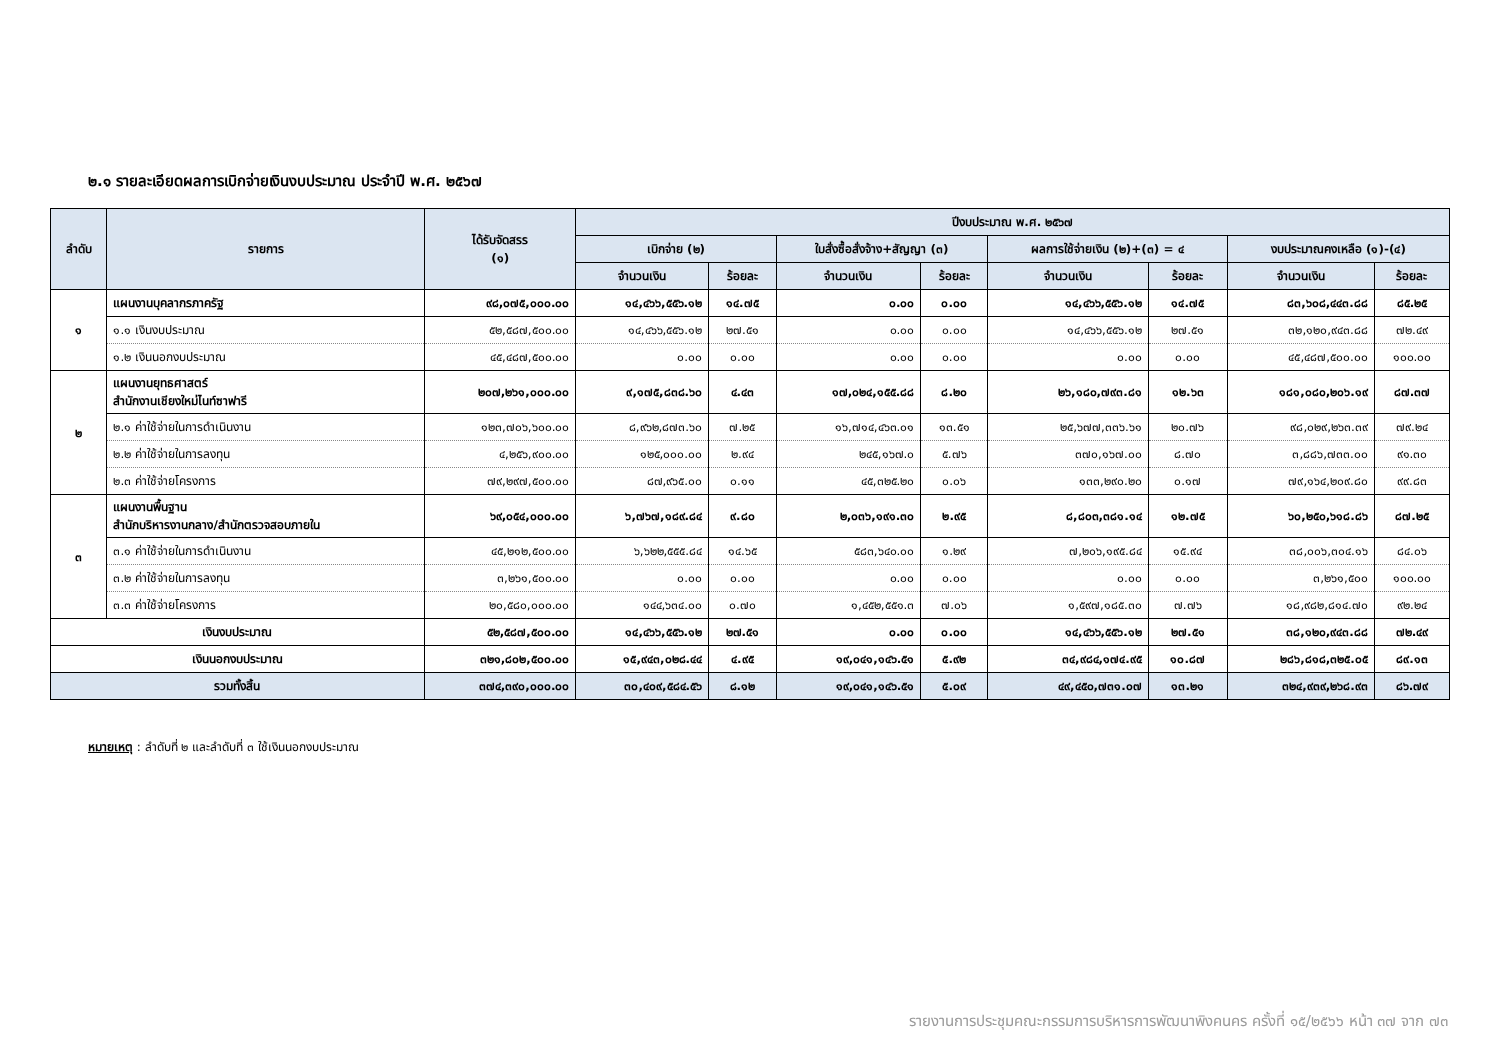๒.๑ รายละเอียดผลการเบิกจ่ายเงินงบประมาณ ประจำปี พ.ศ. ๒๕๖๗
| ลำดับ | รายการ | ได้รับจัดสรร (๑) | ปีงบประมาณ พ.ศ. ๒๕๖๗ | | | | | | | |
| --- | --- | --- | --- | --- | --- | --- | --- | --- | --- | --- |
| | | | เบิกจ่าย (๒) | | ใบสั่งซื้อสั่งจ้าง+สัญญา (๓) | | ผลการใช้จ่ายเงิน (๒)+(๓) = ๔ | | งบประมาณคงเหลือ (๑)-(๔) | |
| | | | จำนวนเงิน | ร้อยละ | จำนวนเงิน | ร้อยละ | จำนวนเงิน | ร้อยละ | จำนวนเงิน | ร้อยละ |
| ๑ | แผนงานบุคลากรภาครัฐ | ๙๘,๐๗๕,๐๐๐.๐๐ | ๑๔,๔๖๖,๕๕๖.๑๒ | ๑๔.๗๕ | ๐.๐๐ | ๐.๐๐ | ๑๔,๔๖๖,๕๕๖.๑๒ | ๑๔.๗๕ | ๘๓,๖๐๘,๔๔๓.๘๘ | ๘๕.๒๕ |
| | ๑.๑ เงินงบประมาณ | ๕๒,๕๘๗,๕๐๐.๐๐ | ๑๔,๔๖๖,๕๕๖.๑๒ | ๒๗.๕๑ | ๐.๐๐ | ๐.๐๐ | ๑๔,๔๖๖,๕๕๖.๑๒ | ๒๗.๕๑ | ๓๒,๑๒๐,๙๔๓.๘๘ | ๗๒.๔๙ |
| | ๑.๒ เงินนอกงบประมาณ | ๔๕,๔๘๗,๕๐๐.๐๐ | ๐.๐๐ | ๐.๐๐ | ๐.๐๐ | ๐.๐๐ | ๐.๐๐ | ๐.๐๐ | ๔๕,๔๘๗,๕๐๐.๐๐ | ๑๐๐.๐๐ |
| ๒ | แผนงานยุทธศาสตร์ สำนักงานเชียงใหม่ไนท์ซาฟารี | ๒๐๗,๒๖๑,๐๐๐.๐๐ | ๙,๑๗๕,๘๓๘.๖๐ | ๔.๔๓ | ๑๗,๐๒๔,๑๕๕.๘๘ | ๘.๒๐ | ๒๖,๑๘๐,๗๙๓.๘๑ | ๑๒.๖๓ | ๑๘๑,๐๘๐,๒๐๖.๑๙ | ๘๗.๓๗ |
| | ๒.๑ ค่าใช้จ่ายในการดำเนินงาน | ๑๒๓,๗๐๖,๖๐๐.๐๐ | ๘,๙๖๒,๘๗๓.๖๐ | ๗.๒๕ | ๑๖,๗๑๔,๔๖๓.๐๑ | ๑๓.๕๑ | ๒๕,๖๗๗,๓๓๖.๖๑ | ๒๐.๗๖ | ๙๘,๐๒๙,๒๖๓.๓๙ | ๗๙.๒๔ |
| | ๒.๒ ค่าใช้จ่ายในการลงทุน | ๔,๒๕๖,๙๐๐.๐๐ | ๑๒๕,๐๐๐.๐๐ | ๒.๙๔ | ๒๔๕,๑๖๗.๐ | ๕.๗๖ | ๓๗๐,๑๖๗.๐๐ | ๘.๗๐ | ๓,๘๘๖,๗๓๓.๐๐ | ๙๑.๓๐ |
| | ๒.๓ ค่าใช้จ่ายโครงการ | ๗๙,๒๙๗,๕๐๐.๐๐ | ๘๗,๙๖๕.๐๐ | ๐.๑๑ | ๔๕,๓๒๕.๒๐ | ๐.๐๖ | ๑๓๓,๒๙๐.๒๐ | ๐.๑๗ | ๗๙,๑๖๔,๒๐๙.๘๐ | ๙๙.๘๓ |
| ๓ | แผนงานพื้นฐาน สำนักบริหารงานกลาง/สำนักตรวจสอบภายใน | ๖๙,๐๕๔,๐๐๐.๐๐ | ๖,๗๖๗,๑๘๙.๘๔ | ๙.๘๐ | ๒,๐๓๖,๑๙๑.๓๐ | ๒.๙๕ | ๘,๘๐๓,๓๘๑.๑๔ | ๑๒.๗๕ | ๖๐,๒๕๐,๖๑๘.๘๖ | ๘๗.๒๕ |
| | ๓.๑ ค่าใช้จ่ายในการดำเนินงาน | ๔๕,๒๑๒,๕๐๐.๐๐ | ๖,๖๒๒,๕๕๕.๘๔ | ๑๔.๖๕ | ๕๘๓,๖๔๐.๐๐ | ๑.๒๙ | ๗,๒๐๖,๑๙๕.๘๔ | ๑๕.๙๔ | ๓๘,๐๐๖,๓๐๔.๑๖ | ๘๔.๐๖ |
| | ๓.๒ ค่าใช้จ่ายในการลงทุน | ๓,๒๖๑,๕๐๐.๐๐ | ๐.๐๐ | ๐.๐๐ | ๐.๐๐ | ๐.๐๐ | ๐.๐๐ | ๐.๐๐ | ๓,๒๖๑,๕๐๐ | ๑๐๐.๐๐ |
| | ๓.๓ ค่าใช้จ่ายโครงการ | ๒๐,๕๘๐,๐๐๐.๐๐ | ๑๔๔,๖๓๔.๐๐ | ๐.๗๐ | ๑,๔๕๒,๕๕๑.๓ | ๗.๐๖ | ๑,๕๙๗,๑๘๕.๓๐ | ๗.๗๖ | ๑๘,๙๘๒,๘๑๔.๗๐ | ๙๒.๒๔ |
| เงินงบประมาณ | | ๕๒,๕๘๗,๕๐๐.๐๐ | ๑๔,๔๖๖,๕๕๖.๑๒ | ๒๗.๕๑ | ๐.๐๐ | ๐.๐๐ | ๑๔,๔๖๖,๕๕๖.๑๒ | ๒๗.๕๑ | ๓๘,๑๒๐,๙๔๓.๘๘ | ๗๒.๔๙ |
| เงินนอกงบประมาณ | | ๓๒๑,๘๐๒,๕๐๐.๐๐ | ๑๕,๙๔๓,๐๒๘.๔๔ | ๔.๙๕ | ๑๙,๐๔๑,๑๔๖.๕๑ | ๕.๙๒ | ๓๔,๙๘๔,๑๗๔.๙๕ | ๑๐.๘๗ | ๒๘๖,๘๑๘,๓๒๕.๐๕ | ๘๙.๑๓ |
| รวมทั้งสิ้น | | ๓๗๔,๓๙๐,๐๐๐.๐๐ | ๓๐,๔๐๙,๕๘๔.๕๖ | ๘.๑๒ | ๑๙,๐๔๑,๑๔๖.๕๑ | ๕.๐๙ | ๔๙,๔๕๐,๗๓๑.๐๗ | ๑๓.๒๑ | ๓๒๔,๙๓๙,๒๖๘.๙๓ | ๘๖.๗๙ |
หมายเหตุ : ลำดับที่ ๒ และลำดับที่ ๓ ใช้เงินนอกงบประมาณ
รายงานการประชุมคณะกรรมการบริหารการพัฒนาพิงคนคร ครั้งที่ ๑๕/๒๕๖๖ หน้า ๓๗ จาก ๗๓